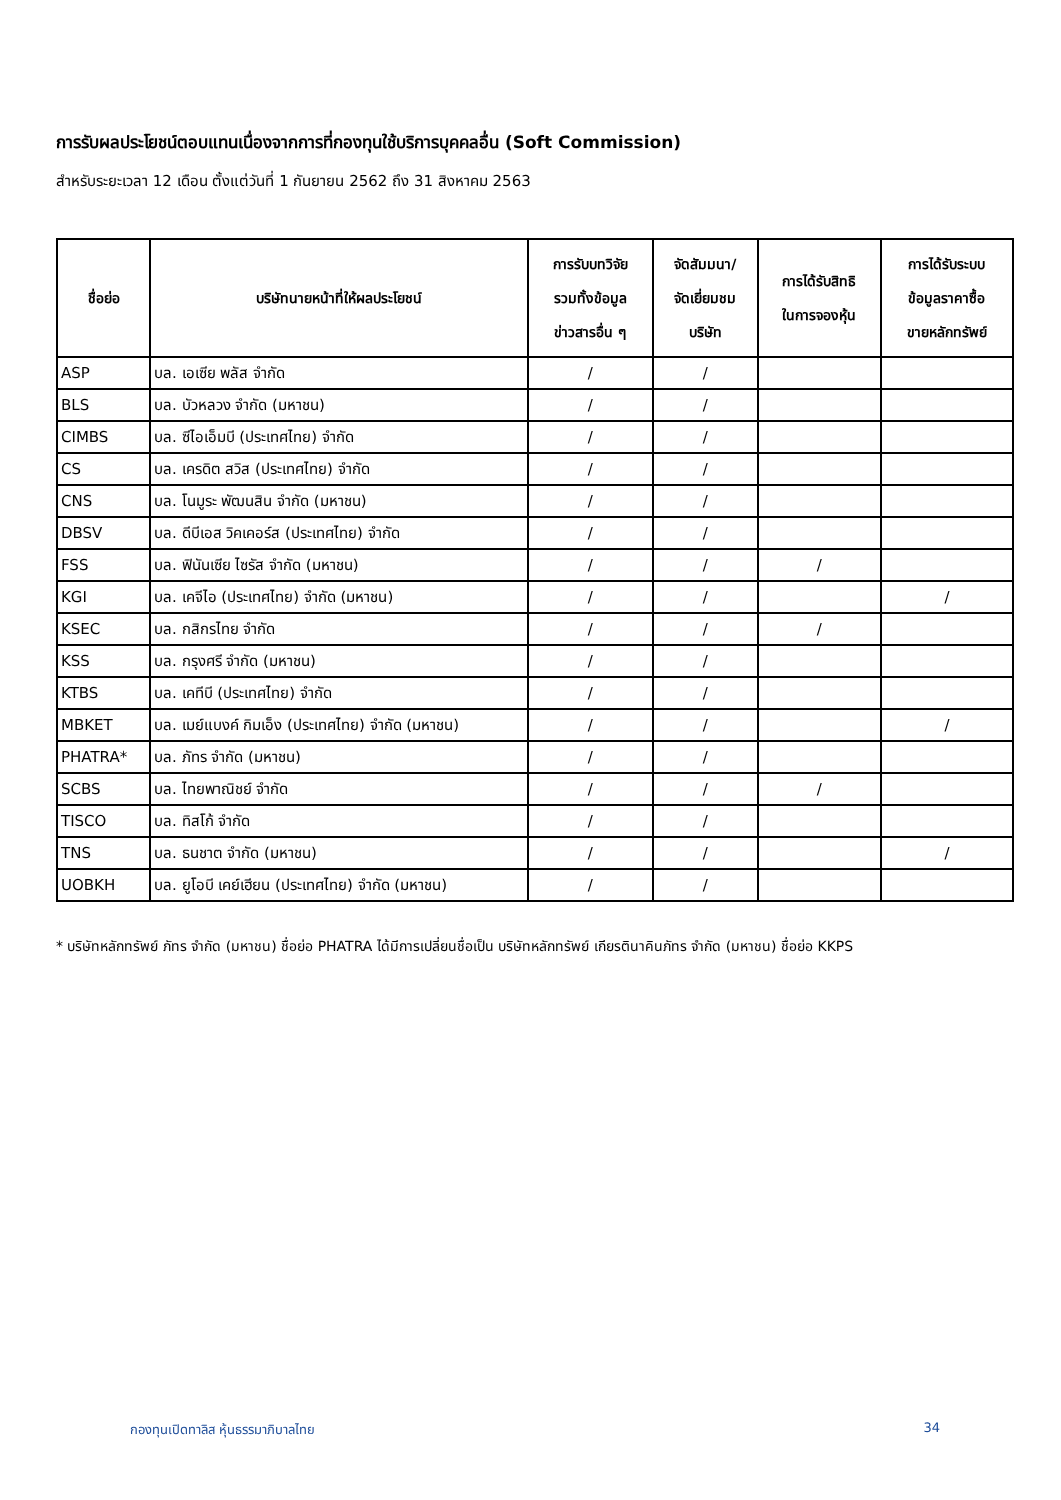การรับผลประโยชน์ตอบแทนเนื่องจากการที่กองทุนใช้บริการบุคคลอื่น (Soft Commission)
สำหรับระยะเวลา 12 เดือน ตั้งแต่วันที่ 1 กันยายน 2562 ถึง 31 สิงหาคม 2563
| ชื่อย่อ | บริษัทนายหน้าที่ให้ผลประโยชน์ | การรับบทวิจัย รวมทั้งข้อมูล ข่าวสารอื่น ๆ | จัดสัมมนา/ จัดเยี่ยมชม บริษัท | การได้รับสิทธิ ในการจองหุ้น | การได้รับระบบ ข้อมูลราคาซื้อ ขายหลักทรัพย์ |
| --- | --- | --- | --- | --- | --- |
| ASP | บล. เอเซีย พลัส จำกัด | / | / | | |
| BLS | บล. บัวหลวง จำกัด (มหาชน) | / | / | | |
| CIMBS | บล. ซีไอเอ็มบี (ประเทศไทย) จำกัด | / | / | | |
| CS | บล. เครดิต สวิส (ประเทศไทย) จำกัด | / | / | | |
| CNS | บล. โนมูระ พัฒนสิน จำกัด (มหาชน) | / | / | | |
| DBSV | บล. ดีบีเอส วิคเคอร์ส (ประเทศไทย) จำกัด | / | / | | |
| FSS | บล. ฟินันเซีย ไซรัส จำกัด (มหาชน) | / | / | / | |
| KGI | บล. เคจีไอ (ประเทศไทย) จำกัด (มหาชน) | / | / | | / |
| KSEC | บล. กสิกรไทย จำกัด | / | / | / | |
| KSS | บล. กรุงศรี จำกัด (มหาชน) | / | / | | |
| KTBS | บล. เคทีบี (ประเทศไทย) จำกัด | / | / | | |
| MBKET | บล. เมย์แบงค์ กิมเอ็ง (ประเทศไทย) จำกัด (มหาชน) | / | / | | / |
| PHATRA* | บล. ภัทร จำกัด (มหาชน) | / | / | | |
| SCBS | บล. ไทยพาณิชย์ จำกัด | / | / | / | |
| TISCO | บล. ทิสโก้ จำกัด | / | / | | |
| TNS | บล. ธนชาต จำกัด (มหาชน) | / | / | | / |
| UOBKH | บล. ยูโอบี เคย์เฮียน (ประเทศไทย) จำกัด (มหาชน) | / | / | | |
* บริษัทหลักทรัพย์ ภัทร จำกัด (มหาชน) ชื่อย่อ PHATRA ได้มีการเปลี่ยนชื่อเป็น บริษัทหลักทรัพย์ เกียรตินาคินภัทร จำกัด (มหาชน) ชื่อย่อ KKPS
กองทุนเปิดทาลิส หุ้นธรรมาภิบาลไทย 34